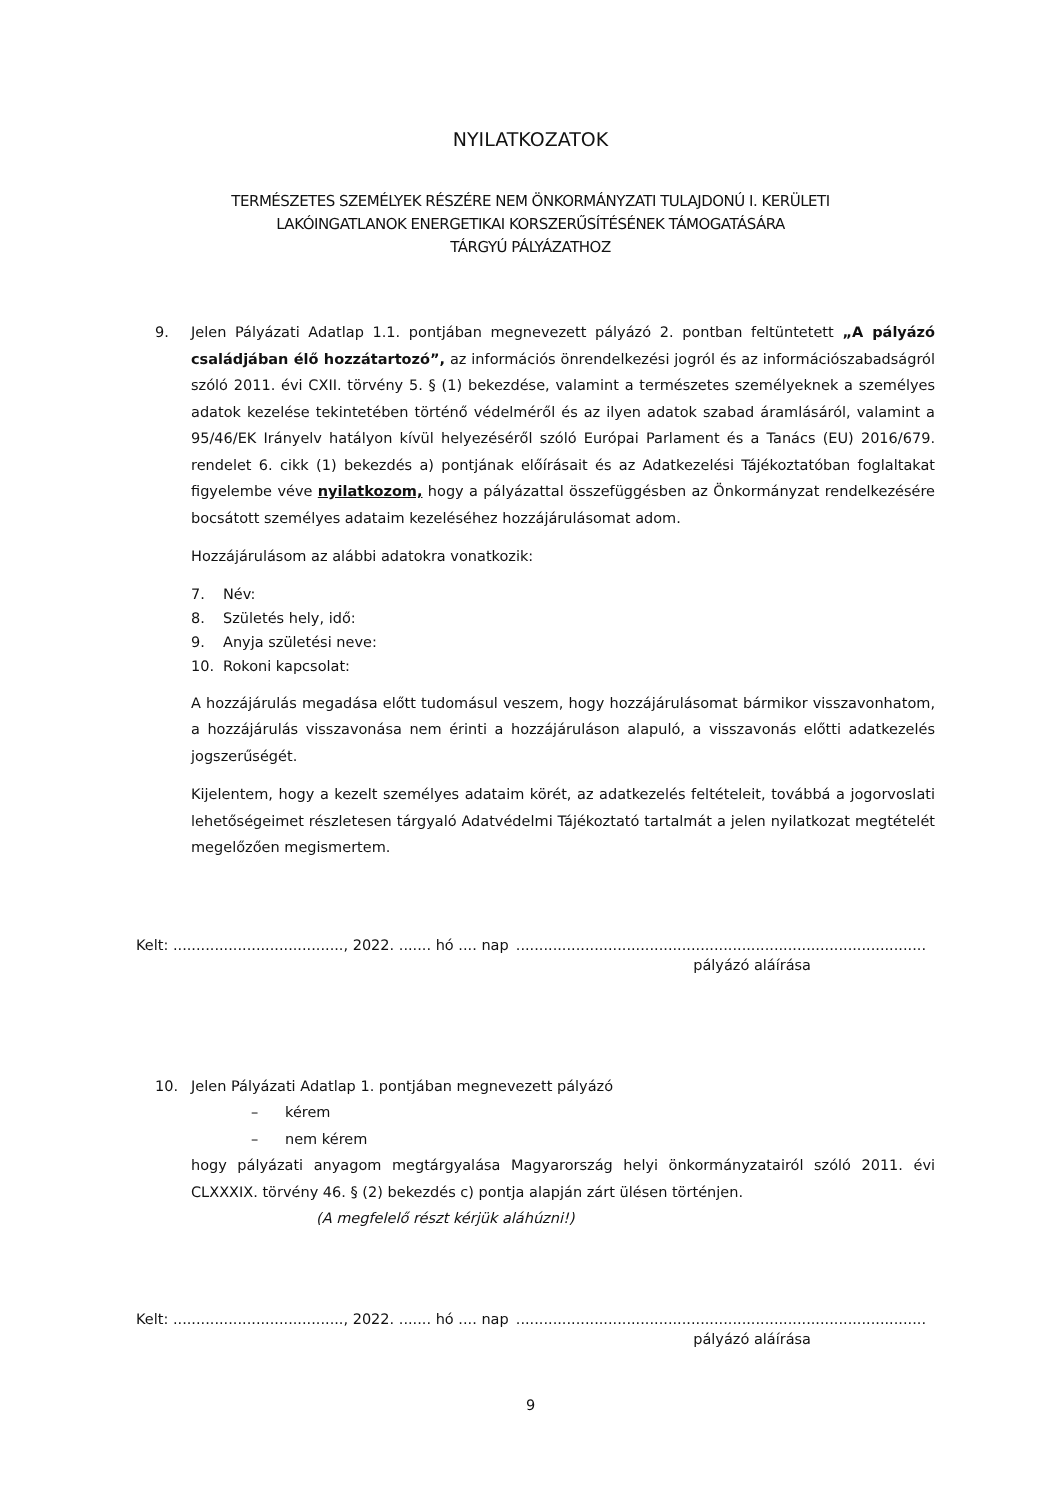NYILATKOZATOK
TERMÉSZETES SZEMÉLYEK RÉSZÉRE NEM ÖNKORMÁNYZATI TULAJDONÚ I. KERÜLETI
LAKÓINGATLANOK ENERGETIKAI KORSZERŰSÍTÉSÉNEK TÁMOGATÁSÁRA
TÁRGYÚ PÁLYÁZATHOZ
9. Jelen Pályázati Adatlap 1.1. pontjában megnevezett pályázó 2. pontban feltüntetett „A pályázó családjában élő hozzátartozó”, az információs önrendelkezési jogról és az információszabadságról szóló 2011. évi CXII. törvény 5. § (1) bekezdése, valamint a természetes személyeknek a személyes adatok kezelése tekintetében történő védelméről és az ilyen adatok szabad áramlásáról, valamint a 95/46/EK Irányelv hatályon kívül helyezéséről szóló Európai Parlament és a Tanács (EU) 2016/679. rendelet 6. cikk (1) bekezdés a) pontjának előírásait és az Adatkezelési Tájékoztatóban foglaltakat figyelembe véve nyilatkozom, hogy a pályázattal összefüggésben az Önkormányzat rendelkezésére bocsátott személyes adataim kezeléséhez hozzájárulásomat adom.
Hozzájárulásom az alábbi adatokra vonatkozik:
7. Név:
8. Születés hely, idő:
9. Anyja születési neve:
10. Rokoni kapcsolat:
A hozzájárulás megadása előtt tudomásul veszem, hogy hozzájárulásomat bármikor visszavonhatom, a hozzájárulás visszavonása nem érinti a hozzájáruláson alapuló, a visszavonás előtti adatkezelés jogszerűségét.
Kijelentem, hogy a kezelt személyes adataim körét, az adatkezelés feltételeit, továbbá a jogorvoslati lehetőségeimet részletesen tárgyaló Adatvédelmi Tájékoztató tartalmát a jelen nyilatkozat megtételét megelőzően megismertem.
Kelt: ....................................., 2022. ....... hó .... nap
.........................................................................................
pályázó aláírása
10. Jelen Pályázati Adatlap 1. pontjában megnevezett pályázó
– kérem
– nem kérem
hogy pályázati anyagom megtárgyalása Magyarország helyi önkormányzatairól szóló 2011. évi CLXXXIX. törvény 46. § (2) bekezdés c) pontja alapján zárt ülésen történjen.
(A megfelelő részt kérjük aláhúzni!)
Kelt: ....................................., 2022. ....... hó .... nap
.........................................................................................
pályázó aláírása
9